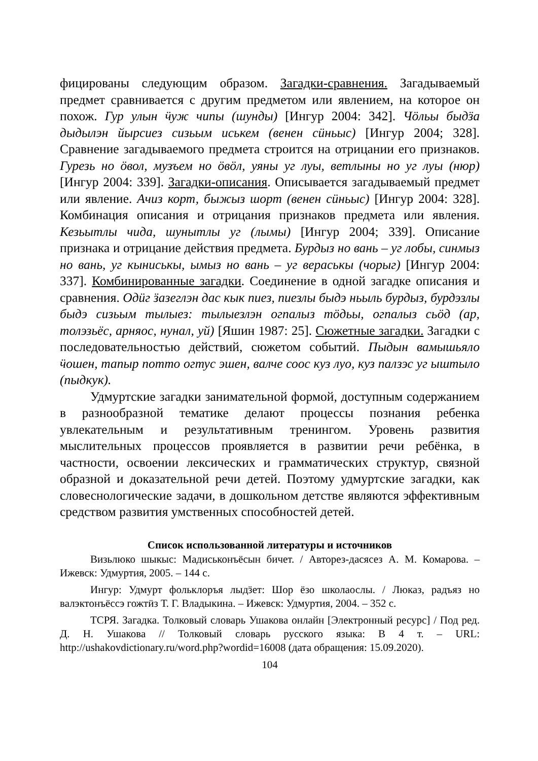фицированы следующим образом. Загадки-сравнения. Загадываемый предмет сравнивается с другим предметом или явлением, на которое он похож. Гур улын ӵуж чипы (шунды) [Ингур 2004: 342]. Чӧльы быдӟа дыдылэн йырсиез сизьым иськем (венен сӥньыс) [Ингур 2004; 328]. Сравнение загадываемого предмета строится на отрицании его признаков. Гурезь но ӧвол, музъем но ӧвӧл, уяны уг луы, ветлыны но уг луы (нюр) [Ингур 2004: 339]. Загадки-описания. Описывается загадываемый предмет или явление. Ачиз корт, быжыз шорт (венен сӥньыс) [Ингур 2004: 328]. Комбинация описания и отрицания признаков предмета или явления. Кезьытлы чида, шунытлы уг (лымы) [Ингур 2004; 339]. Описание признака и отрицание действия предмета. Бурдыз но вань – уг лобы, синмыз но вань, уг кыниськы, ымыз но вань – уг вераськы (чорыг) [Ингур 2004: 337]. Комбинированные загадки. Соединение в одной загадке описания и сравнения. Одӥг ӟазеглэн дас кык пиез, пиезлы быдэ ньыль бурдыз, бурдэзлы быдэ сизьым тылыез: тылыезлэн огпалыз тӧдьы, огпалыз сьӧд (ар, толэзьёс, арняос, нунал, уй) [Яшин 1987: 25]. Сюжетные загадки. Загадки с последовательностью действий, сюжетом событий. Пыдын вамышьяло ӵошен, тапыр потто огтус эшен, валче соос куз луо, куз палзэс уг ыштыло (пыдкук).
Удмуртские загадки занимательной формой, доступным содержанием в разнообразной тематике делают процессы познания ребенка увлекательным и результативным тренингом. Уровень развития мыслительных процессов проявляется в развитии речи ребёнка, в частности, освоении лексических и грамматических структур, связной образной и доказательной речи детей. Поэтому удмуртские загадки, как словеснологические задачи, в дошкольном детстве являются эффективным средством развития умственных способностей детей.
Список использованной литературы и источников
Визьлюко шыкыс: Мадиськонъёсын бичет. / Авторез-дасясез А. М. Комарова. – Ижевск: Удмуртия, 2005. – 144 с.
Ингур: Удмурт фольклоръя лыдӟет: Шор ёзо школаослы. / Люказ, радъяз но валэктонъёссэ гожтӥз Т. Г. Владыкина. – Ижевск: Удмуртия, 2004. – 352 с.
ТСРЯ. Загадка. Толковый словарь Ушакова онлайн [Электронный ресурс] / Под ред. Д. Н. Ушакова // Толковый словарь русского языка: В 4 т. – URL: http://ushakovdictionary.ru/word.php?wordid=16008 (дата обращения: 15.09.2020).
104